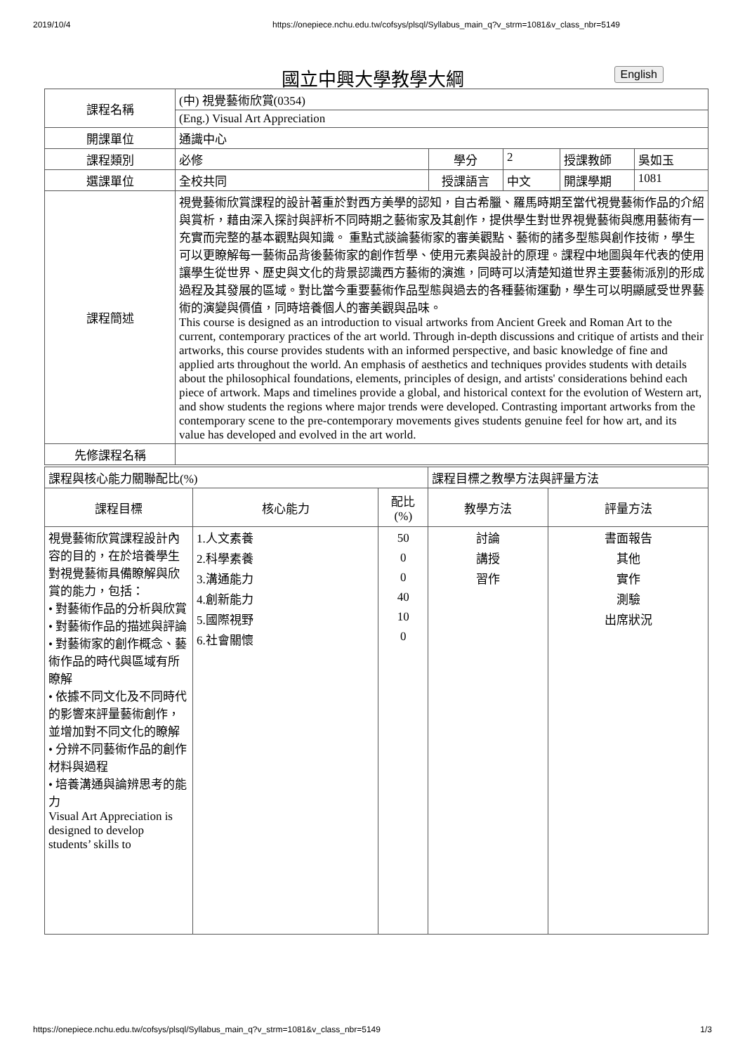2019/10/4 https://onepiece.nchu.edu.tw/cofsys/plsql/Syllabus_main_q?v_strm=1081&v_class_nbr=5149
國立中興大學教學大綱 English
| 課程名稱 | (中) 視覺藝術欣賞(0354) | | | | |
| | (Eng.) Visual Art Appreciation | | | | |
| 開課單位 | 通識中心 | | | | |
| 課程類別 | 必修 | 學分 | 2 | 授課教師 | 吳如玉 |
| 選課單位 | 全校共同 | 授課語言 | 中文 | 開課學期 | 1081 |
| 課程簡述 | 視覺藝術欣賞課程的設計著重於對西方美學的認知，自古希臘、羅馬時期至當代視覺藝術作品的介紹與賞析，藉由深入探討與評析不同時期之藝術家及其創作，提供學生對世界視覺藝術與應用藝術有一充實而完整的基本觀點與知識。 重點式談論藝術家的審美觀點、藝術的諸多型態與創作技術，學生可以更瞭解每一藝術品背後藝術家的創作哲學、使用元素與設計的原理。課程中地圖與年代表的使用讓學生從世界、歷史與文化的背景認識西方藝術的演進，同時可以清楚知道世界主要藝術派別的形成過程及其發展的區域。對比當今重要藝術作品型態與過去的各種藝術運動，學生可以明顯感受世界藝術的演變與價值，同時培養個人的審美觀與品味。 This course is designed as an introduction to visual artworks from Ancient Greek and Roman Art to the current, contemporary practices of the art world. Through in-depth discussions and critique of artists and their artworks, this course provides students with an informed perspective, and basic knowledge of fine and applied arts throughout the world. An emphasis of aesthetics and techniques provides students with details about the philosophical foundations, elements, principles of design, and artists' considerations behind each piece of artwork. Maps and timelines provide a global, and historical context for the evolution of Western art, and show students the regions where major trends were developed. Contrasting important artworks from the contemporary scene to the pre-contemporary movements gives students genuine feel for how art, and its value has developed and evolved in the art world. | | | | |
| 先修課程名稱 | | | | | |
| 課程與核心能力關聯配比(%) | | | 課程目標之教學方法與評量方法 | |
| 課程目標 | 核心能力 | 配比 (%) | 教學方法 | 評量方法 |
| 視覺藝術欣賞課程設計內容的目的，在於培養學生對視覺藝術具備瞭解與欣賞的能力，包括： • 對藝術作品的分析與欣賞 • 對藝術作品的描述與評論 • 對藝術家的創作概念、藝術作品的時代與區域有所瞭解 • 依據不同文化及不同時代的影響來評量藝術創作，並增加對不同文化的瞭解 • 分辨不同藝術作品的創作材料與過程 • 培養溝通與論辨思考的能力 Visual Art Appreciation is designed to develop students’ skills to | 1.人文素養 2.科學素養 3.溝通能力 4.創新能力 5.國際視野 6.社會關懷 | 50 0 0 40 10 0 | 討論 講授 習作 | 書面報告 其他 實作 測驗 出席狀況 |
https://onepiece.nchu.edu.tw/cofsys/plsql/Syllabus_main_q?v_strm=1081&v_class_nbr=5149 1/3